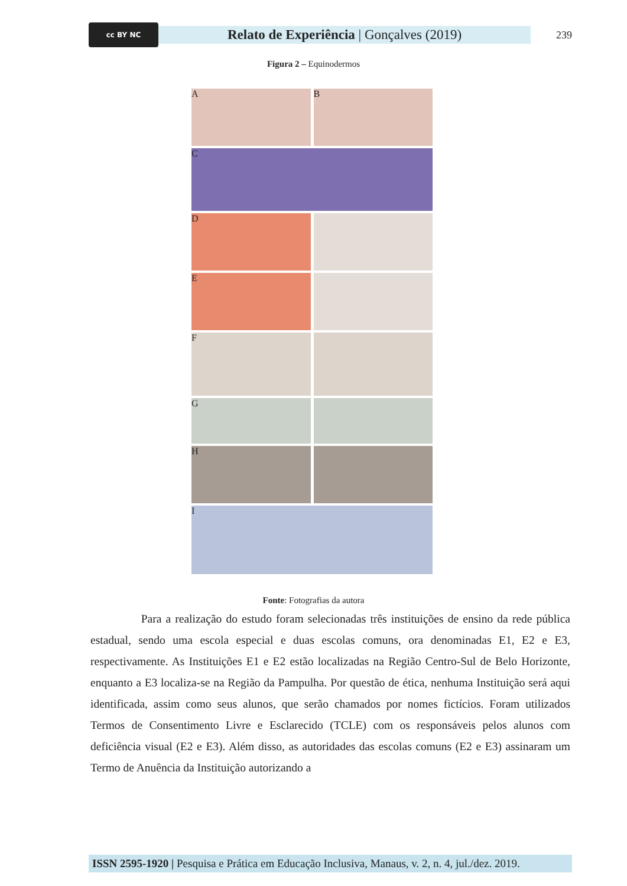cc BY NC
Relato de Experiência | Gonçalves (2019)
239
Figura 2 – Equinodermos
A B
C
D
E
F
G
H
I
Fonte: Fotografias da autora
Para a realização do estudo foram selecionadas três instituições de ensino da rede pública estadual, sendo uma escola especial e duas escolas comuns, ora denominadas E1, E2 e E3, respectivamente. As Instituições E1 e E2 estão localizadas na Região Centro-Sul de Belo Horizonte, enquanto a E3 localiza-se na Região da Pampulha. Por questão de ética, nenhuma Instituição será aqui identificada, assim como seus alunos, que serão chamados por nomes fictícios. Foram utilizados Termos de Consentimento Livre e Esclarecido (TCLE) com os responsáveis pelos alunos com deficiência visual (E2 e E3). Além disso, as autoridades das escolas comuns (E2 e E3) assinaram um Termo de Anuência da Instituição autorizando a
ISSN 2595-1920 | Pesquisa e Prática em Educação Inclusiva, Manaus, v. 2, n. 4, jul./dez. 2019.